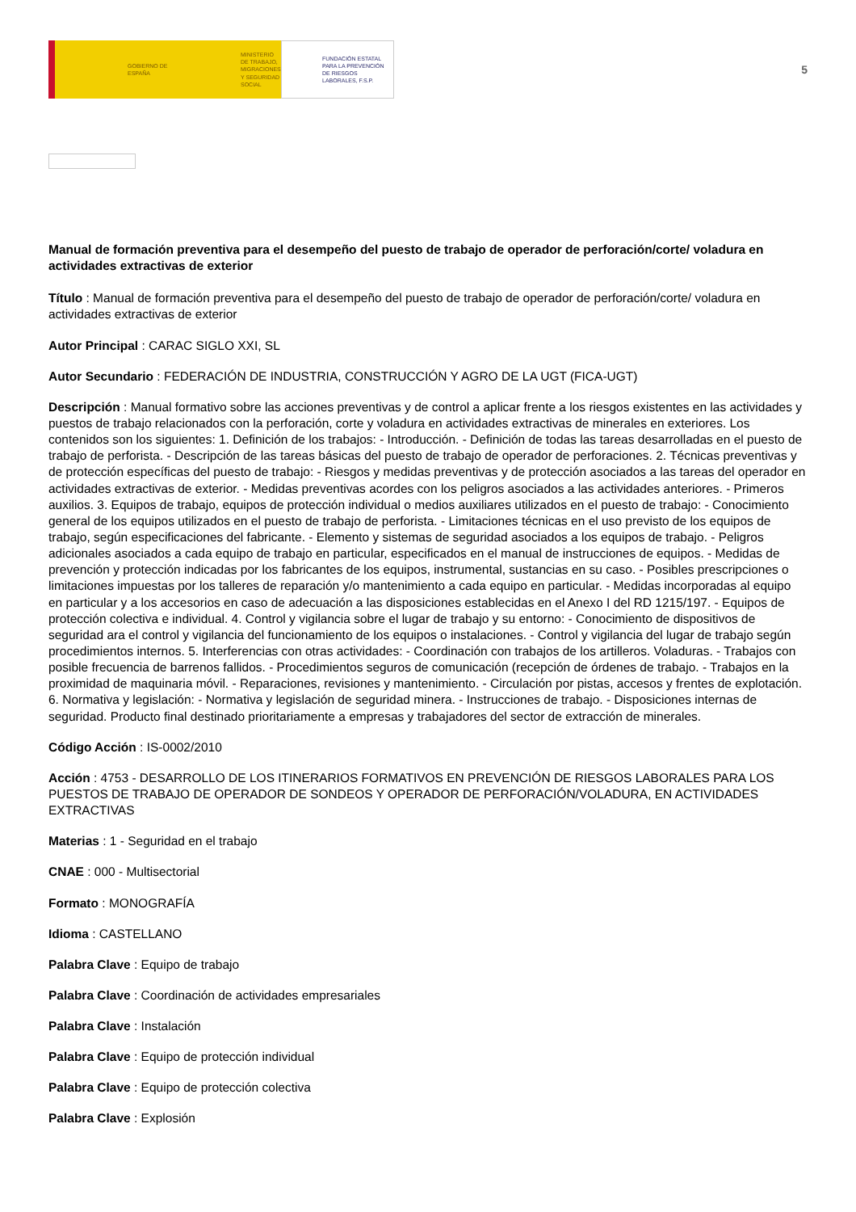GOBIERNO DE ESPAÑA
MINISTERIO DE TRABAJO, MIGRACIONES Y SEGURIDAD SOCIAL
FUNDACIÓN ESTATAL PARA LA PREVENCIÓN DE RIESGOS LABORALES, F.S.P.
5
Manual de formación preventiva para el desempeño del puesto de trabajo de operador de perforación/corte/ voladura en actividades extractivas de exterior
Título : Manual de formación preventiva para el desempeño del puesto de trabajo de operador de perforación/corte/ voladura en actividades extractivas de exterior
Autor Principal : CARAC SIGLO XXI, SL
Autor Secundario : FEDERACIÓN DE INDUSTRIA, CONSTRUCCIÓN Y AGRO DE LA UGT (FICA-UGT)
Descripción : Manual formativo sobre las acciones preventivas y de control a aplicar frente a los riesgos existentes en las actividades y puestos de trabajo relacionados con la perforación, corte y voladura en actividades extractivas de minerales en exteriores. Los contenidos son los siguientes: 1. Definición de los trabajos: - Introducción. - Definición de todas las tareas desarrolladas en el puesto de trabajo de perforista. - Descripción de las tareas básicas del puesto de trabajo de operador de perforaciones. 2. Técnicas preventivas y de protección específicas del puesto de trabajo: - Riesgos y medidas preventivas y de protección asociados a las tareas del operador en actividades extractivas de exterior. - Medidas preventivas acordes con los peligros asociados a las actividades anteriores. - Primeros auxilios. 3. Equipos de trabajo, equipos de protección individual o medios auxiliares utilizados en el puesto de trabajo: - Conocimiento general de los equipos utilizados en el puesto de trabajo de perforista. - Limitaciones técnicas en el uso previsto de los equipos de trabajo, según especificaciones del fabricante. - Elemento y sistemas de seguridad asociados a los equipos de trabajo. - Peligros adicionales asociados a cada equipo de trabajo en particular, especificados en el manual de instrucciones de equipos. - Medidas de prevención y protección indicadas por los fabricantes de los equipos, instrumental, sustancias en su caso. - Posibles prescripciones o limitaciones impuestas por los talleres de reparación y/o mantenimiento a cada equipo en particular. - Medidas incorporadas al equipo en particular y a los accesorios en caso de adecuación a las disposiciones establecidas en el Anexo I del RD 1215/197. - Equipos de protección colectiva e individual. 4. Control y vigilancia sobre el lugar de trabajo y su entorno: - Conocimiento de dispositivos de seguridad ara el control y vigilancia del funcionamiento de los equipos o instalaciones. - Control y vigilancia del lugar de trabajo según procedimientos internos. 5. Interferencias con otras actividades: - Coordinación con trabajos de los artilleros. Voladuras. - Trabajos con posible frecuencia de barrenos fallidos. - Procedimientos seguros de comunicación (recepción de órdenes de trabajo. - Trabajos en la proximidad de maquinaria móvil. - Reparaciones, revisiones y mantenimiento. - Circulación por pistas, accesos y frentes de explotación. 6. Normativa y legislación: - Normativa y legislación de seguridad minera. - Instrucciones de trabajo. - Disposiciones internas de seguridad. Producto final destinado prioritariamente a empresas y trabajadores del sector de extracción de minerales.
Código Acción : IS-0002/2010
Acción : 4753 - DESARROLLO DE LOS ITINERARIOS FORMATIVOS EN PREVENCIÓN DE RIESGOS LABORALES PARA LOS PUESTOS DE TRABAJO DE OPERADOR DE SONDEOS Y OPERADOR DE PERFORACIÓN/VOLADURA, EN ACTIVIDADES EXTRACTIVAS
Materias : 1 - Seguridad en el trabajo
CNAE : 000 - Multisectorial
Formato : MONOGRAFÍA
Idioma : CASTELLANO
Palabra Clave : Equipo de trabajo
Palabra Clave : Coordinación de actividades empresariales
Palabra Clave : Instalación
Palabra Clave : Equipo de protección individual
Palabra Clave : Equipo de protección colectiva
Palabra Clave : Explosión